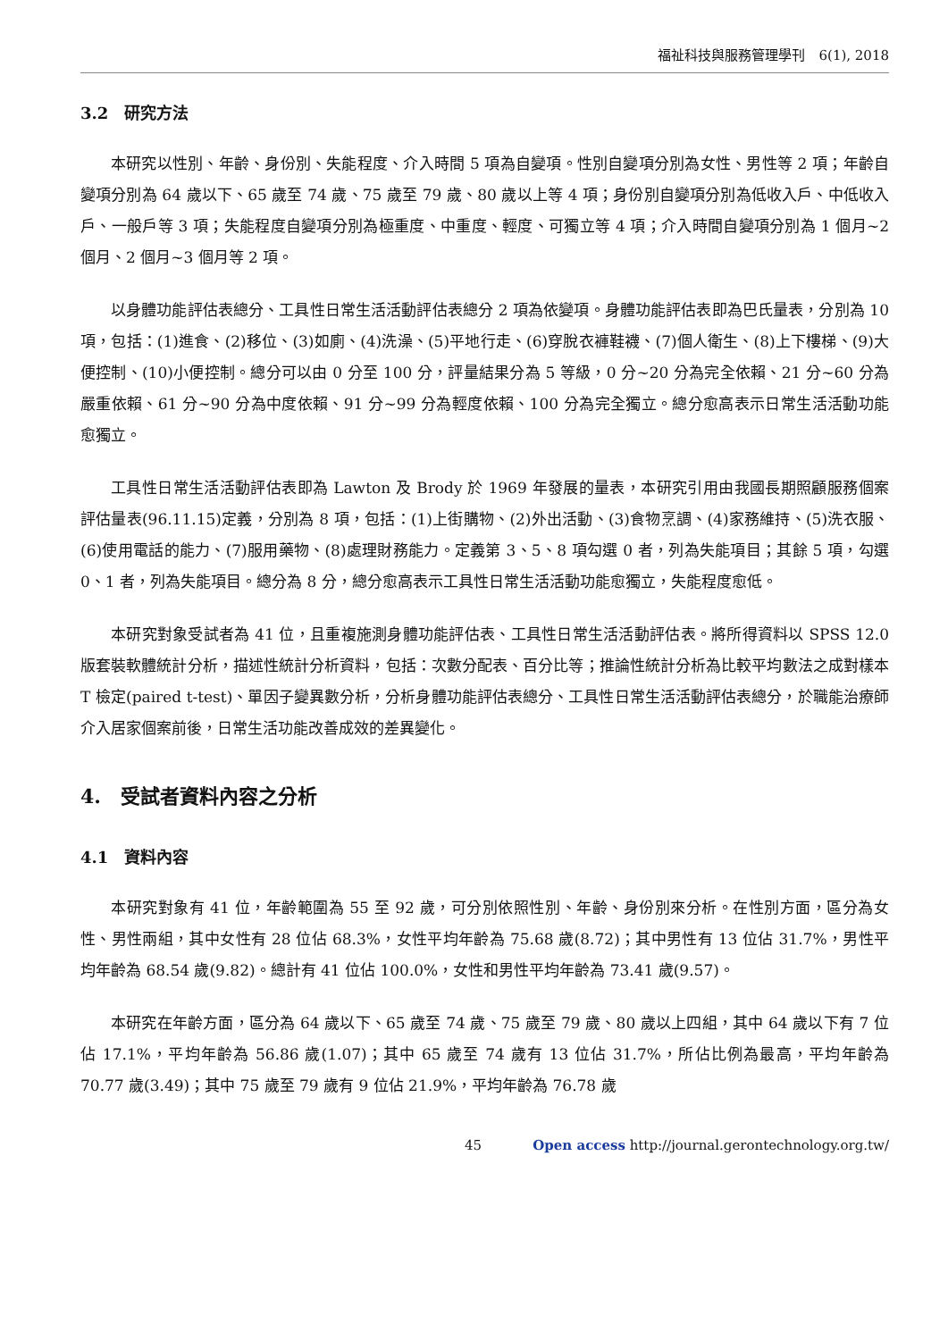福祉科技與服務管理學刊　6(1), 2018
3.2　研究方法
本研究以性別、年齡、身份別、失能程度、介入時間 5 項為自變項。性別自變項分別為女性、男性等 2 項；年齡自變項分別為 64 歲以下、65 歲至 74 歲、75 歲至 79 歲、80 歲以上等 4 項；身份別自變項分別為低收入戶、中低收入戶、一般戶等 3 項；失能程度自變項分別為極重度、中重度、輕度、可獨立等 4 項；介入時間自變項分別為 1 個月~2 個月、2 個月~3 個月等 2 項。
以身體功能評估表總分、工具性日常生活活動評估表總分 2 項為依變項。身體功能評估表即為巴氏量表，分別為 10 項，包括：(1)進食、(2)移位、(3)如廁、(4)洗澡、(5)平地行走、(6)穿脫衣褲鞋襪、(7)個人衛生、(8)上下樓梯、(9)大便控制、(10)小便控制。總分可以由 0 分至 100 分，評量結果分為 5 等級，0 分~20 分為完全依賴、21 分~60 分為嚴重依賴、61 分~90 分為中度依賴、91 分~99 分為輕度依賴、100 分為完全獨立。總分愈高表示日常生活活動功能愈獨立。
工具性日常生活活動評估表即為 Lawton 及 Brody 於 1969 年發展的量表，本研究引用由我國長期照顧服務個案評估量表(96.11.15)定義，分別為 8 項，包括：(1)上街購物、(2)外出活動、(3)食物烹調、(4)家務維持、(5)洗衣服、(6)使用電話的能力、(7)服用藥物、(8)處理財務能力。定義第 3、5、8 項勾選 0 者，列為失能項目；其餘 5 項，勾選 0、1 者，列為失能項目。總分為 8 分，總分愈高表示工具性日常生活活動功能愈獨立，失能程度愈低。
本研究對象受試者為 41 位，且重複施測身體功能評估表、工具性日常生活活動評估表。將所得資料以 SPSS 12.0 版套裝軟體統計分析，描述性統計分析資料，包括：次數分配表、百分比等；推論性統計分析為比較平均數法之成對樣本 T 檢定(paired t-test)、單因子變異數分析，分析身體功能評估表總分、工具性日常生活活動評估表總分，於職能治療師介入居家個案前後，日常生活功能改善成效的差異變化。
4.　受試者資料內容之分析
4.1　資料內容
本研究對象有 41 位，年齡範圍為 55 至 92 歲，可分別依照性別、年齡、身份別來分析。在性別方面，區分為女性、男性兩組，其中女性有 28 位佔 68.3%，女性平均年齡為 75.68 歲(8.72)；其中男性有 13 位佔 31.7%，男性平均年齡為 68.54 歲(9.82)。總計有 41 位佔 100.0%，女性和男性平均年齡為 73.41 歲(9.57)。
本研究在年齡方面，區分為 64 歲以下、65 歲至 74 歲、75 歲至 79 歲、80 歲以上四組，其中 64 歲以下有 7 位佔 17.1%，平均年齡為 56.86 歲(1.07)；其中 65 歲至 74 歲有 13 位佔 31.7%，所佔比例為最高，平均年齡為 70.77 歲(3.49)；其中 75 歲至 79 歲有 9 位佔 21.9%，平均年齡為 76.78 歲
45 Open access http://journal.gerontechnology.org.tw/